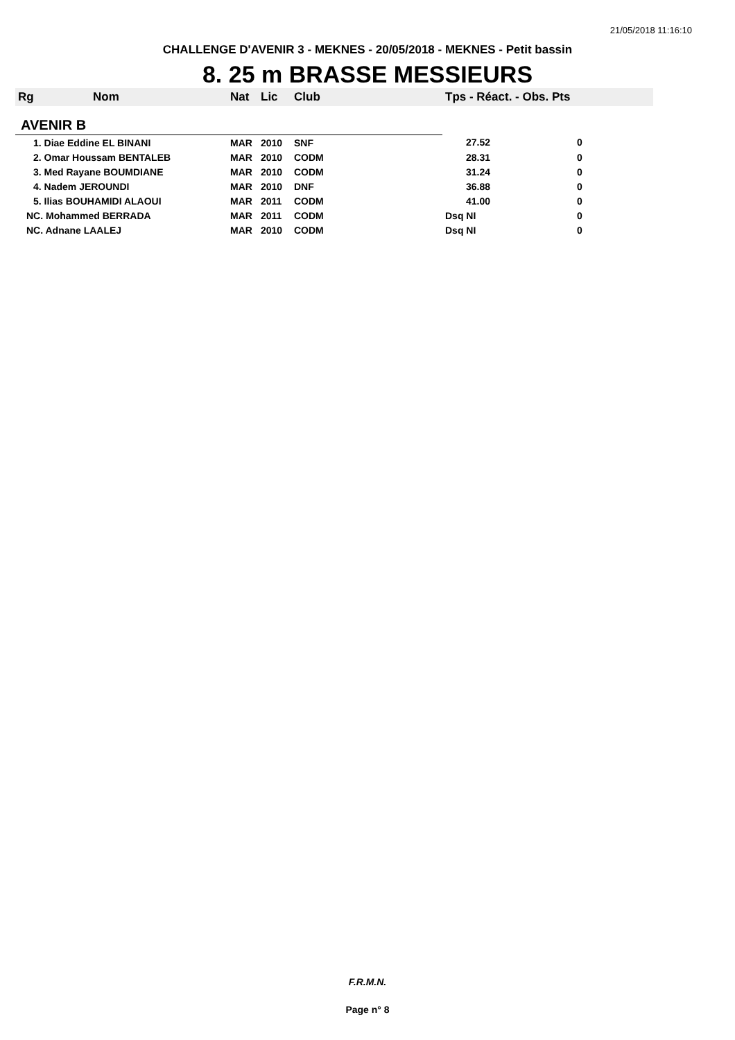21/05/2018 11:16:10
CHALLENGE D'AVENIR 3 - MEKNES - 20/05/2018 - MEKNES - Petit bassin
8. 25 m BRASSE MESSIEURS
| Rg | Nom | Nat | Lic | Club | Tps - Réact. - Obs. Pts |
| --- | --- | --- | --- | --- | --- |
| AVENIR B | | | | | |
| 1. Diae Eddine EL BINANI | | MAR | 2010 | SNF | 27.52 0 |
| 2. Omar Houssam BENTALEB | | MAR | 2010 | CODM | 28.31 0 |
| 3. Med Rayane BOUMDIANE | | MAR | 2010 | CODM | 31.24 0 |
| 4. Nadem JEROUNDI | | MAR | 2010 | DNF | 36.88 0 |
| 5. Ilias BOUHAMIDI ALAOUI | | MAR | 2011 | CODM | 41.00 0 |
| NC. Mohammed BERRADA | | MAR | 2011 | CODM | Dsq NI 0 |
| NC. Adnane LAALEJ | | MAR | 2010 | CODM | Dsq NI 0 |
F.R.M.N.
Page n° 8